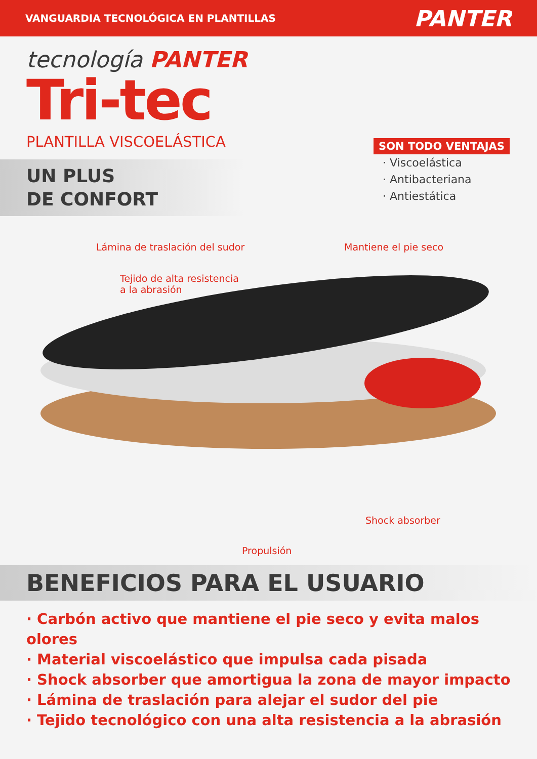VANGUARDIA TECNOLÓGICA EN PLANTILLAS PANTER
tecnología PANTER
Tri-tec
PLANTILLA VISCOELÁSTICA
UN PLUS
DE CONFORT
SON TODO VENTAJAS
· Viscoelástica
· Antibacteriana
· Antiestática
Lámina de traslación del sudor Mantiene el pie seco
Tejido de alta resistencia
a la abrasión
Shock absorber
Propulsión
BENEFICIOS PARA EL USUARIO
· Carbón activo que mantiene el pie seco y evita malos olores
· Material viscoelástico que impulsa cada pisada
· Shock absorber que amortigua la zona de mayor impacto
· Lámina de traslación para alejar el sudor del pie
· Tejido tecnológico con una alta resistencia a la abrasión